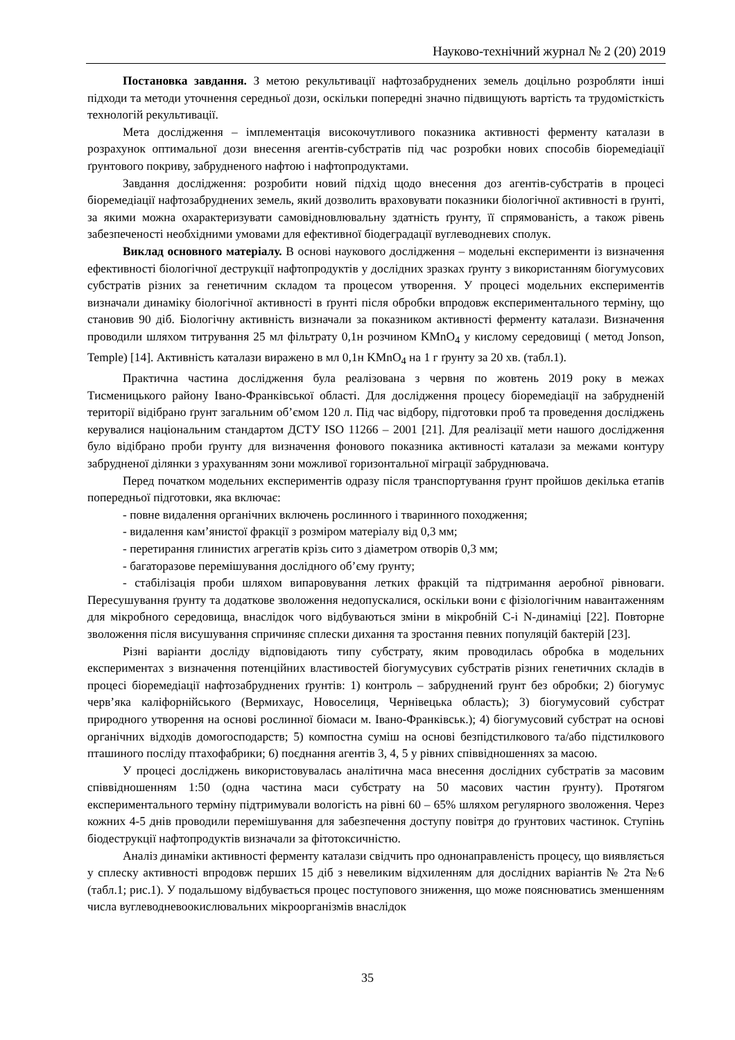Науково-технічний журнал № 2 (20) 2019
Постановка завдання. З метою рекультивації нафтозабруднених земель доцільно розробляти інші підходи та методи уточнення середньої дози, оскільки попередні значно підвищують вартість та трудомісткість технологій рекультивації.
Мета дослідження – імплементація високочутливого показника активності ферменту каталази в розрахунок оптимальної дози внесення агентів-субстратів під час розробки нових способів біоремедіації ґрунтового покриву, забрудненого нафтою і нафтопродуктами.
Завдання дослідження: розробити новий підхід щодо внесення доз агентів-субстратів в процесі біоремедіації нафтозабруднених земель, який дозволить враховувати показники біологічної активності в ґрунті, за якими можна охарактеризувати самовідновлювальну здатність ґрунту, її спрямованість, а також рівень забезпеченості необхідними умовами для ефективної біодеградації вуглеводневих сполук.
Виклад основного матеріалу. В основі наукового дослідження – модельні експерименти із визначення ефективності біологічної деструкції нафтопродуктів у дослідних зразках ґрунту з використанням біогумусових субстратів різних за генетичним складом та процесом утворення. У процесі модельних експериментів визначали динаміку біологічної активності в ґрунті після обробки впродовж експериментального терміну, що становив 90 діб. Біологічну активність визначали за показником активності ферменту каталази. Визначення проводили шляхом титрування 25 мл фільтрату 0,1н розчином KMnO<sub>4</sub> у кислому середовищі ( метод Jonson, Temple) [14]. Активність каталази виражено в мл 0,1н KMnO<sub>4</sub> на 1 г ґрунту за 20 хв. (табл.1).
Практична частина дослідження була реалізована з червня по жовтень 2019 року в межах Тисменицького району Івано-Франківської області. Для дослідження процесу біоремедіації на забрудненій території відібрано ґрунт загальним об’ємом 120 л. Під час відбору, підготовки проб та проведення досліджень керувалися національним стандартом ДСТУ ISO 11266 – 2001 [21]. Для реалізації мети нашого дослідження було відібрано проби ґрунту для визначення фонового показника активності каталази за межами контуру забрудненої ділянки з урахуванням зони можливої горизонтальної міграції забруднювача.
Перед початком модельних експериментів одразу після транспортування ґрунт пройшов декілька етапів попередньої підготовки, яка включає:
- повне видалення органічних включень рослинного і тваринного походження;
- видалення кам’янистої фракції з розміром матеріалу від 0,3 мм;
- перетирання глинистих агрегатів крізь сито з діаметром отворів 0,3 мм;
- багаторазове перемішування дослідного об’єму ґрунту;
- стабілізація проби шляхом випаровування летких фракцій та підтримання аеробної рівноваги. Пересушування ґрунту та додаткове зволоження недопускалися, оскільки вони є фізіологічним навантаженням для мікробного середовища, внаслідок чого відбуваються зміни в мікробній С-і N-динаміці [22]. Повторне зволоження після висушування спричиняє сплески дихання та зростання певних популяцій бактерій [23].
Різні варіанти досліду відповідають типу субстрату, яким проводилась обробка в модельних експериментах з визначення потенційних властивостей біогумусувих субстратів різних генетичних складів в процесі біоремедіації нафтозабруднених ґрунтів: 1) контроль – забруднений ґрунт без обробки; 2) біогумус черв’яка каліфорнійського (Вермихаус, Новоселиця, Чернівецька область); 3) біогумусовий субстрат природного утворення на основі рослинної біомаси м. Івано-Франківськ.); 4) біогумусовий субстрат на основі органічних відходів домогосподарств; 5) компостна суміш на основі безпідстилкового та/або підстилкового пташиного посліду птахофабрики; 6) поєднання агентів 3, 4, 5 у рівних співвідношеннях за масою.
У процесі досліджень використовувалась аналітична маса внесення дослідних субстратів за масовим співвідношенням 1:50 (одна частина маси субстрату на 50 масових частин ґрунту). Протягом експериментального терміну підтримували вологість на рівні 60 – 65% шляхом регулярного зволоження. Через кожних 4-5 днів проводили перемішування для забезпечення доступу повітря до ґрунтових частинок. Ступінь біодеструкції нафтопродуктів визначали за фітотоксичністю.
Аналіз динаміки активності ферменту каталази свідчить про однонаправленість процесу, що виявляється у сплеску активності впродовж перших 15 діб з невеликим відхиленням для дослідних варіантів № 2та №6 (табл.1; рис.1). У подальшому відбувається процес поступового зниження, що може пояснюватись зменшенням числа вуглеводневоокислювальних мікроорганізмів внаслідок
35